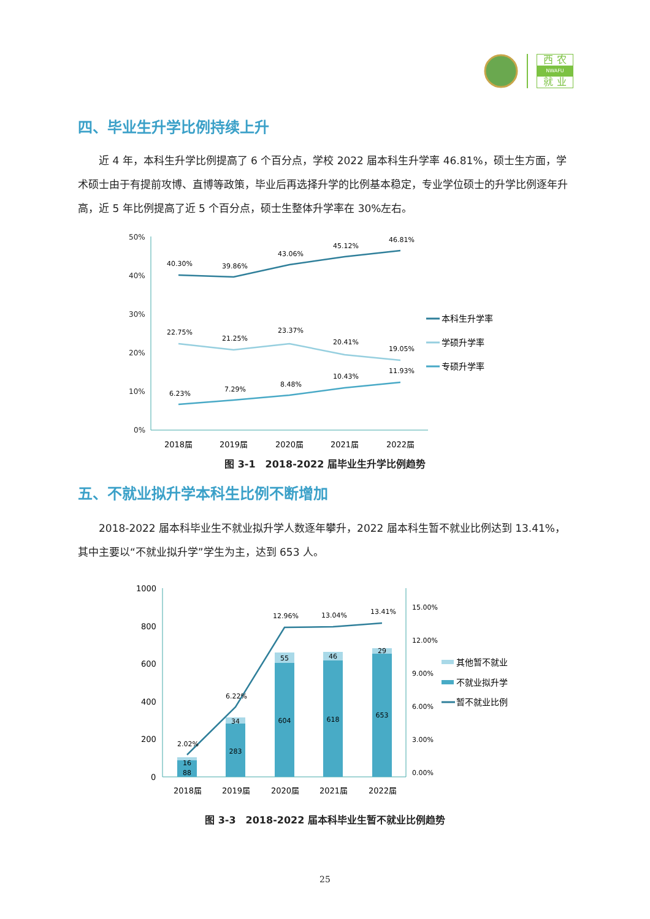西 农
NWAFU
就 业
四、毕业生升学比例持续上升
近 4 年，本科生升学比例提高了 6 个百分点，学校 2022 届本科生升学率 46.81%，硕士生方面，学术硕士由于有提前攻博、直博等政策，毕业后再选择升学的比例基本稳定，专业学位硕士的升学比例逐年升高，近 5 年比例提高了近 5 个百分点，硕士生整体升学率在 30%左右。
50%
40%
30%
20%
10%
0%
2018届
2019届
2020届
2021届
2022届
40.30%
39.86%
43.06%
45.12%
46.81%
22.75%
21.25%
23.37%
20.41%
19.05%
6.23%
7.29%
8.48%
10.43%
11.93%
本科生升学率
学硕升学率
专硕升学率
图 3-1　2018-2022 届毕业生升学比例趋势
五、不就业拟升学本科生比例不断增加
2018-2022 届本科毕业生不就业拟升学人数逐年攀升，2022 届本科生暂不就业比例达到 13.41%，其中主要以“不就业拟升学”学生为主，达到 653 人。
1000
800
600
400
200
0
15.00%
12.00%
9.00%
6.00%
3.00%
0.00%
16
88
34
283
55
604
46
618
29
653
2.02%
6.22%
12.96%
13.04%
13.41%
2018届
2019届
2020届
2021届
2022届
其他暂不就业
不就业拟升学
暂不就业比例
图 3-3　2018-2022 届本科毕业生暂不就业比例趋势
25